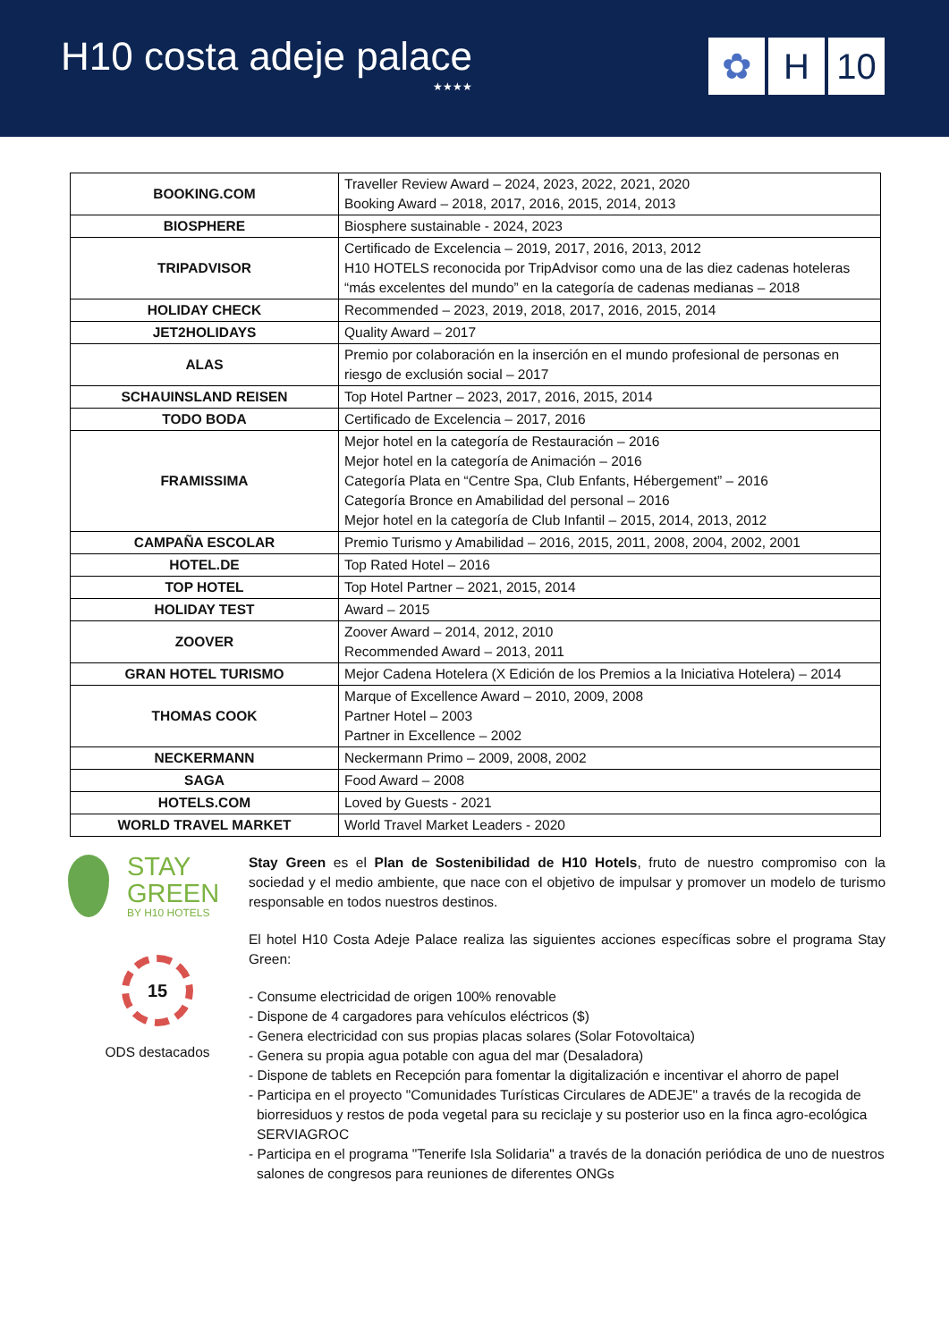H10 costa adeje palace
★★★★
✿ H 10
| BOOKING.COM | Traveller Review Award – 2024, 2023, 2022, 2021, 2020 Booking Award – 2018, 2017, 2016, 2015, 2014, 2013 |
| BIOSPHERE | Biosphere sustainable - 2024, 2023 |
| TRIPADVISOR | Certificado de Excelencia – 2019, 2017, 2016, 2013, 2012 H10 HOTELS reconocida por TripAdvisor como una de las diez cadenas hoteleras “más excelentes del mundo” en la categoría de cadenas medianas – 2018 |
| HOLIDAY CHECK | Recommended – 2023, 2019, 2018, 2017, 2016, 2015, 2014 |
| JET2HOLIDAYS | Quality Award – 2017 |
| ALAS | Premio por colaboración en la inserción en el mundo profesional de personas en riesgo de exclusión social – 2017 |
| SCHAUINSLAND REISEN | Top Hotel Partner – 2023, 2017, 2016, 2015, 2014 |
| TODO BODA | Certificado de Excelencia – 2017, 2016 |
| FRAMISSIMA | Mejor hotel en la categoría de Restauración – 2016 Mejor hotel en la categoría de Animación – 2016 Categoría Plata en “Centre Spa, Club Enfants, Hébergement” – 2016 Categoría Bronce en Amabilidad del personal – 2016 Mejor hotel en la categoría de Club Infantil – 2015, 2014, 2013, 2012 |
| CAMPAÑA ESCOLAR | Premio Turismo y Amabilidad – 2016, 2015, 2011, 2008, 2004, 2002, 2001 |
| HOTEL.DE | Top Rated Hotel – 2016 |
| TOP HOTEL | Top Hotel Partner – 2021, 2015, 2014 |
| HOLIDAY TEST | Award – 2015 |
| ZOOVER | Zoover Award – 2014, 2012, 2010 Recommended Award – 2013, 2011 |
| GRAN HOTEL TURISMO | Mejor Cadena Hotelera (X Edición de los Premios a la Iniciativa Hotelera) – 2014 |
| THOMAS COOK | Marque of Excellence Award – 2010, 2009, 2008 Partner Hotel – 2003 Partner in Excellence – 2002 |
| NECKERMANN | Neckermann Primo – 2009, 2008, 2002 |
| SAGA | Food Award – 2008 |
| HOTELS.COM | Loved by Guests - 2021 |
| WORLD TRAVEL MARKET | World Travel Market Leaders - 2020 |
STAY
GREEN
BY H10 HOTELS
15
ODS destacados
Stay Green es el Plan de Sostenibilidad de H10 Hotels, fruto de nuestro compromiso con la sociedad y el medio ambiente, que nace con el objetivo de impulsar y promover un modelo de turismo responsable en todos nuestros destinos.
El hotel H10 Costa Adeje Palace realiza las siguientes acciones específicas sobre el programa Stay Green:
- Consume electricidad de origen 100% renovable
- Dispone de 4 cargadores para vehículos eléctricos ($)
- Genera electricidad con sus propias placas solares (Solar Fotovoltaica)
- Genera su propia agua potable con agua del mar (Desaladora)
- Dispone de tablets en Recepción para fomentar la digitalización e incentivar el ahorro de papel
- Participa en el proyecto "Comunidades Turísticas Circulares de ADEJE" a través de la recogida de biorresiduos y restos de poda vegetal para su reciclaje y su posterior uso en la finca agro-ecológica SERVIAGROC
- Participa en el programa "Tenerife Isla Solidaria" a través de la donación periódica de uno de nuestros salones de congresos para reuniones de diferentes ONGs